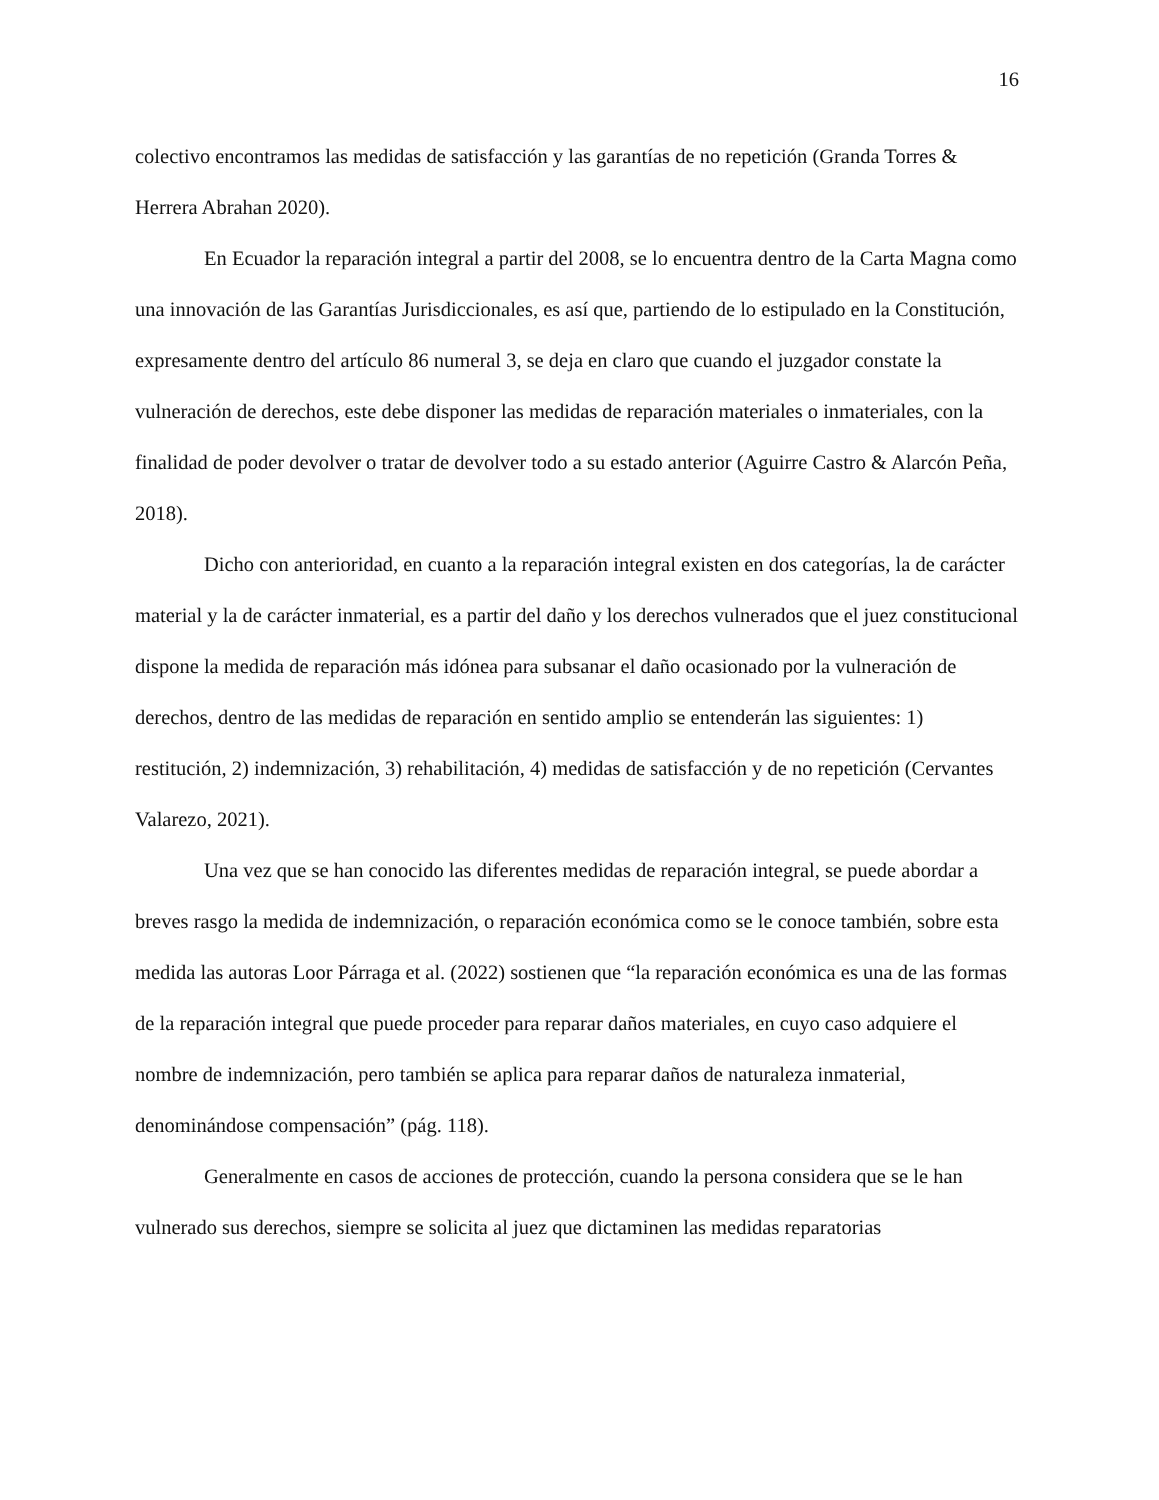16
colectivo encontramos las medidas de satisfacción y las garantías de no repetición (Granda Torres & Herrera Abrahan 2020).
En Ecuador la reparación integral a partir del 2008, se lo encuentra dentro de la Carta Magna como una innovación de las Garantías Jurisdiccionales, es así que, partiendo de lo estipulado en la Constitución, expresamente dentro del artículo 86 numeral 3, se deja en claro que cuando el juzgador constate la vulneración de derechos, este debe disponer las medidas de reparación materiales o inmateriales, con la finalidad de poder devolver o tratar de devolver todo a su estado anterior (Aguirre Castro & Alarcón Peña, 2018).
Dicho con anterioridad, en cuanto a la reparación integral existen en dos categorías, la de carácter material y la de carácter inmaterial, es a partir del daño y los derechos vulnerados que el juez constitucional dispone la medida de reparación más idónea para subsanar el daño ocasionado por la vulneración de derechos, dentro de las medidas de reparación en sentido amplio se entenderán las siguientes: 1) restitución, 2) indemnización, 3) rehabilitación, 4) medidas de satisfacción y de no repetición (Cervantes Valarezo, 2021).
Una vez que se han conocido las diferentes medidas de reparación integral, se puede abordar a breves rasgo la medida de indemnización, o reparación económica como se le conoce también, sobre esta medida las autoras Loor Párraga et al. (2022) sostienen que “la reparación económica es una de las formas de la reparación integral que puede proceder para reparar daños materiales, en cuyo caso adquiere el nombre de indemnización, pero también se aplica para reparar daños de naturaleza inmaterial, denominándose compensación” (pág. 118).
Generalmente en casos de acciones de protección, cuando la persona considera que se le han vulnerado sus derechos, siempre se solicita al juez que dictaminen las medidas reparatorias